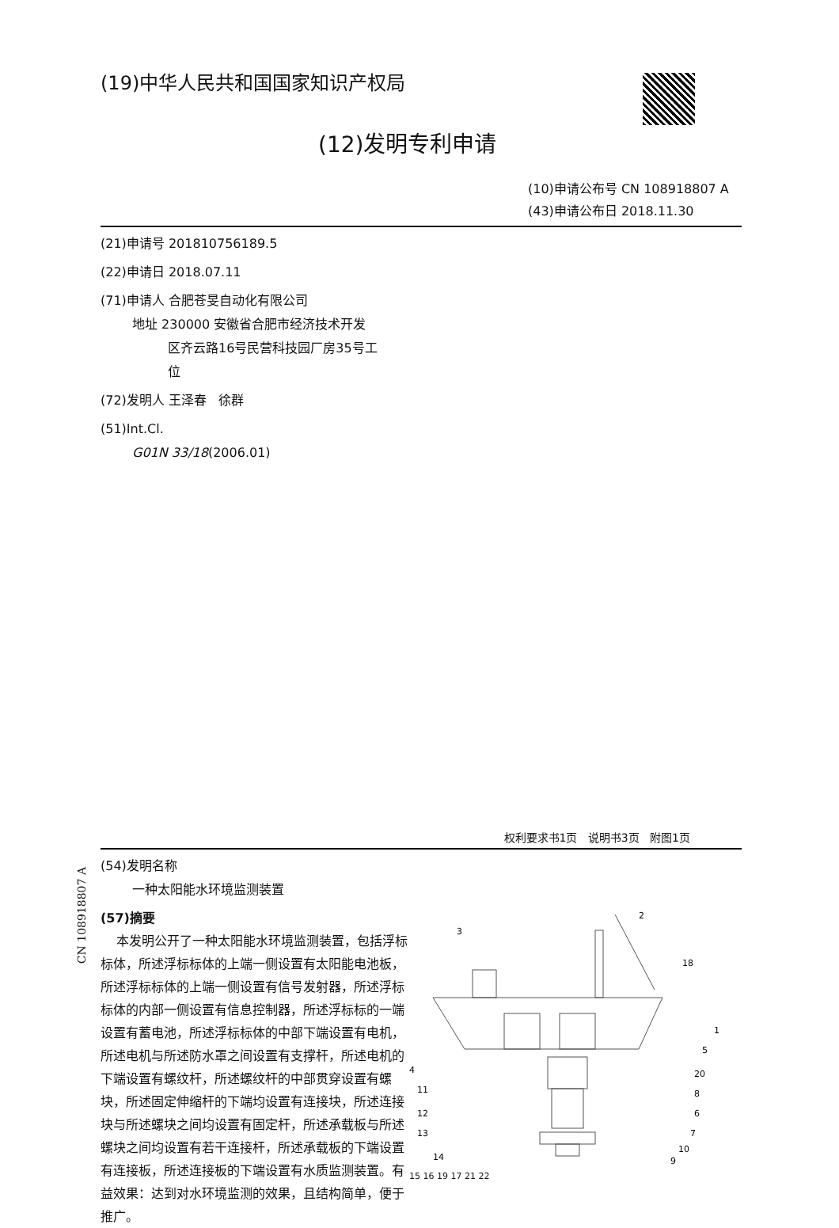(19)中华人民共和国国家知识产权局
(12)发明专利申请
(10)申请公布号 CN 108918807 A
(43)申请公布日 2018.11.30
(21)申请号 201810756189.5
(22)申请日 2018.07.11
(71)申请人 合肥苍旻自动化有限公司
地址 230000 安徽省合肥市经济技术开发
区齐云路16号民营科技园厂房35号工
位
(72)发明人 王泽春 徐群
(51)Int.Cl.
G01N 33/18(2006.01)
权利要求书1页 说明书3页 附图1页
(54)发明名称
一种太阳能水环境监测装置
(57)摘要
本发明公开了一种太阳能水环境监测装置，包括浮标标体，所述浮标标体的上端一侧设置有太阳能电池板，所述浮标标体的上端一侧设置有信号发射器，所述浮标标体的内部一侧设置有信息控制器，所述浮标标的一端设置有蓄电池，所述浮标标体的中部下端设置有电机，所述电机与所述防水罩之间设置有支撑杆，所述电机的下端设置有螺纹杆，所述螺纹杆的中部贯穿设置有螺块，所述固定伸缩杆的下端均设置有连接块，所述连接块与所述螺块之间均设置有固定杆，所述承载板与所述螺块之间均设置有若干连接杆，所述承载板的下端设置有连接板，所述连接板的下端设置有水质监测装置。有益效果：达到对水环境监测的效果，且结构简单，便于推广。
3
2
18
1
5
4
11
12
13
14
20
8
6
7
10
9
15 16 19 17 21 22
CN 108918807 A